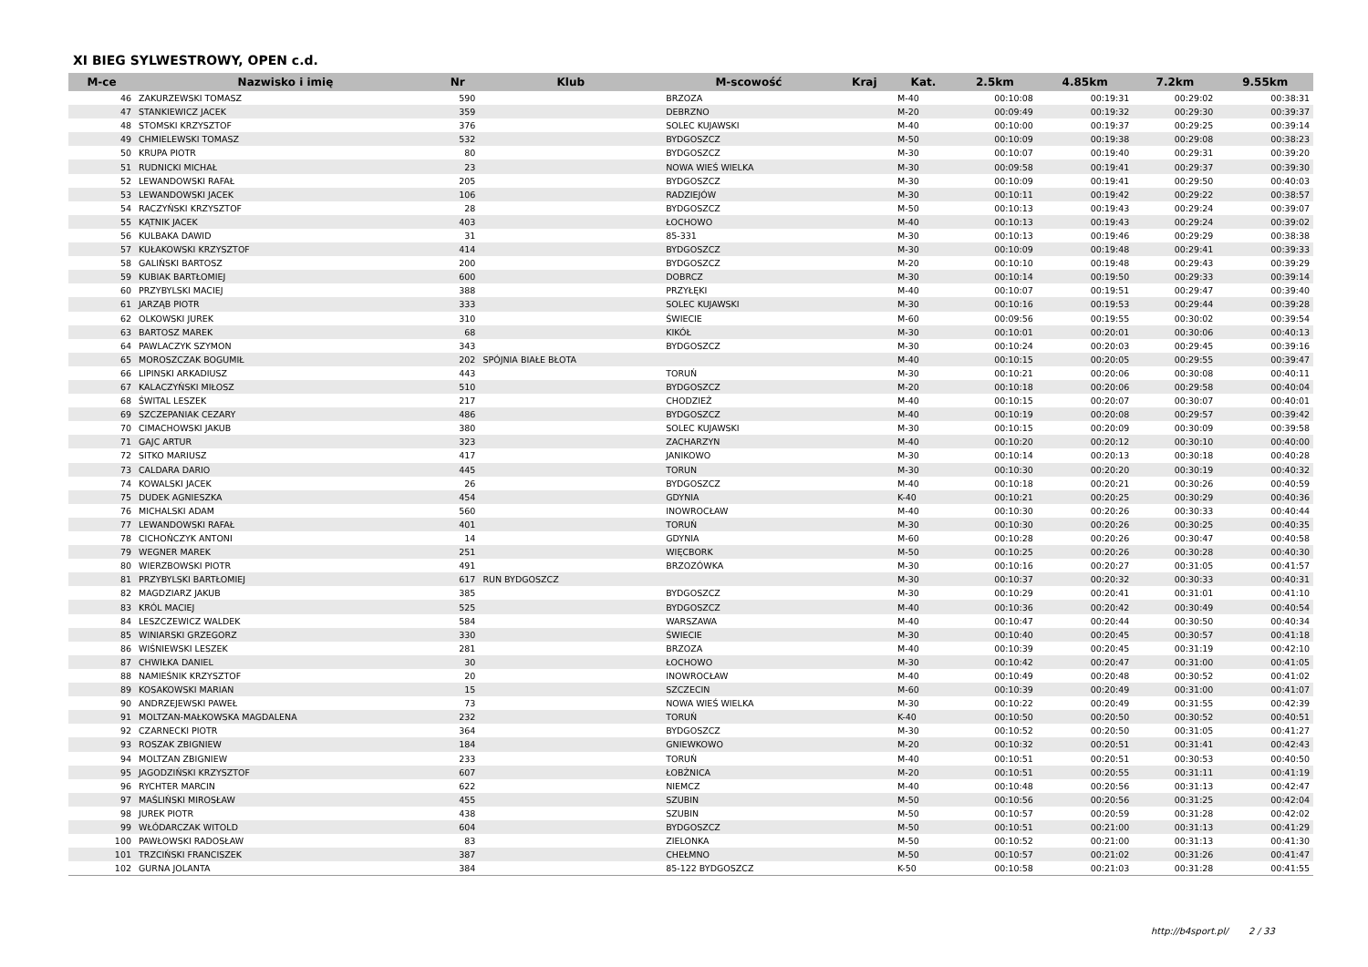XI BIEG SYLWESTROWY, OPEN c.d.
| M-ce | Nazwisko i imię | Nr | Klub | M-scowość | Kraj | Kat. | 2.5km | 4.85km | 7.2km | 9.55km |
| --- | --- | --- | --- | --- | --- | --- | --- | --- | --- | --- |
| 46 | ZAKURZEWSKI TOMASZ | 590 | | BRZOZA | | M-40 | 00:10:08 | 00:19:31 | 00:29:02 | 00:38:31 |
| 47 | STANKIEWICZ JACEK | 359 | | DEBRZNO | | M-20 | 00:09:49 | 00:19:32 | 00:29:30 | 00:39:37 |
| 48 | STOMSKI KRZYSZTOF | 376 | | SOLEC KUJAWSKI | | M-40 | 00:10:00 | 00:19:37 | 00:29:25 | 00:39:14 |
| 49 | CHMIELEWSKI TOMASZ | 532 | | BYDGOSZCZ | | M-50 | 00:10:09 | 00:19:38 | 00:29:08 | 00:38:23 |
| 50 | KRUPA PIOTR | 80 | | BYDGOSZCZ | | M-30 | 00:10:07 | 00:19:40 | 00:29:31 | 00:39:20 |
| 51 | RUDNICKI MICHAŁ | 23 | | NOWA WIEŚ WIELKA | | M-30 | 00:09:58 | 00:19:41 | 00:29:37 | 00:39:30 |
| 52 | LEWANDOWSKI RAFAŁ | 205 | | BYDGOSZCZ | | M-30 | 00:10:09 | 00:19:41 | 00:29:50 | 00:40:03 |
| 53 | LEWANDOWSKI JACEK | 106 | | RADZIEJÓW | | M-30 | 00:10:11 | 00:19:42 | 00:29:22 | 00:38:57 |
| 54 | RACZYŃSKI KRZYSZTOF | 28 | | BYDGOSZCZ | | M-50 | 00:10:13 | 00:19:43 | 00:29:24 | 00:39:07 |
| 55 | KĄTNIK JACEK | 403 | | ŁOCHOWO | | M-40 | 00:10:13 | 00:19:43 | 00:29:24 | 00:39:02 |
| 56 | KULBAKA DAWID | 31 | | 85-331 | | M-30 | 00:10:13 | 00:19:46 | 00:29:29 | 00:38:38 |
| 57 | KUŁAKOWSKI KRZYSZTOF | 414 | | BYDGOSZCZ | | M-30 | 00:10:09 | 00:19:48 | 00:29:41 | 00:39:33 |
| 58 | GALIŃSKI BARTOSZ | 200 | | BYDGOSZCZ | | M-20 | 00:10:10 | 00:19:48 | 00:29:43 | 00:39:29 |
| 59 | KUBIAK BARTŁOMIEJ | 600 | | DOBRCZ | | M-30 | 00:10:14 | 00:19:50 | 00:29:33 | 00:39:14 |
| 60 | PRZYBYLSKI MACIEJ | 388 | | PRZYŁĘKI | | M-40 | 00:10:07 | 00:19:51 | 00:29:47 | 00:39:40 |
| 61 | JARZĄB PIOTR | 333 | | SOLEC KUJAWSKI | | M-30 | 00:10:16 | 00:19:53 | 00:29:44 | 00:39:28 |
| 62 | OLKOWSKI JUREK | 310 | | ŚWIECIE | | M-60 | 00:09:56 | 00:19:55 | 00:30:02 | 00:39:54 |
| 63 | BARTOSZ MAREK | 68 | | KIKÓŁ | | M-30 | 00:10:01 | 00:20:01 | 00:30:06 | 00:40:13 |
| 64 | PAWLACZYK SZYMON | 343 | | BYDGOSZCZ | | M-30 | 00:10:24 | 00:20:03 | 00:29:45 | 00:39:16 |
| 65 | MOROSZCZAK BOGUMIŁ | 202 | SPÓJNIA BIAŁE BŁOTA | | | M-40 | 00:10:15 | 00:20:05 | 00:29:55 | 00:39:47 |
| 66 | LIPINSKI ARKADIUSZ | 443 | | TORUŃ | | M-30 | 00:10:21 | 00:20:06 | 00:30:08 | 00:40:11 |
| 67 | KALACZYŃSKI MIŁOSZ | 510 | | BYDGOSZCZ | | M-20 | 00:10:18 | 00:20:06 | 00:29:58 | 00:40:04 |
| 68 | ŚWITAL LESZEK | 217 | | CHODZIEŻ | | M-40 | 00:10:15 | 00:20:07 | 00:30:07 | 00:40:01 |
| 69 | SZCZEPANIAK CEZARY | 486 | | BYDGOSZCZ | | M-40 | 00:10:19 | 00:20:08 | 00:29:57 | 00:39:42 |
| 70 | CIMACHOWSKI JAKUB | 380 | | SOLEC KUJAWSKI | | M-30 | 00:10:15 | 00:20:09 | 00:30:09 | 00:39:58 |
| 71 | GAJC ARTUR | 323 | | ZACHARZYN | | M-40 | 00:10:20 | 00:20:12 | 00:30:10 | 00:40:00 |
| 72 | SITKO MARIUSZ | 417 | | JANIKOWO | | M-30 | 00:10:14 | 00:20:13 | 00:30:18 | 00:40:28 |
| 73 | CALDARA DARIO | 445 | | TORUN | | M-30 | 00:10:30 | 00:20:20 | 00:30:19 | 00:40:32 |
| 74 | KOWALSKI JACEK | 26 | | BYDGOSZCZ | | M-40 | 00:10:18 | 00:20:21 | 00:30:26 | 00:40:59 |
| 75 | DUDEK AGNIESZKA | 454 | | GDYNIA | | K-40 | 00:10:21 | 00:20:25 | 00:30:29 | 00:40:36 |
| 76 | MICHALSKI ADAM | 560 | | INOWROCŁAW | | M-40 | 00:10:30 | 00:20:26 | 00:30:33 | 00:40:44 |
| 77 | LEWANDOWSKI RAFAŁ | 401 | | TORUŃ | | M-30 | 00:10:30 | 00:20:26 | 00:30:25 | 00:40:35 |
| 78 | CICHOŃCZYK ANTONI | 14 | | GDYNIA | | M-60 | 00:10:28 | 00:20:26 | 00:30:47 | 00:40:58 |
| 79 | WEGNER MAREK | 251 | | WIĘCBORK | | M-50 | 00:10:25 | 00:20:26 | 00:30:28 | 00:40:30 |
| 80 | WIERZBOWSKI PIOTR | 491 | | BRZOZÓWKA | | M-30 | 00:10:16 | 00:20:27 | 00:31:05 | 00:41:57 |
| 81 | PRZYBYLSKI BARTŁOMIEJ | 617 | RUN BYDGOSZCZ | | | M-30 | 00:10:37 | 00:20:32 | 00:30:33 | 00:40:31 |
| 82 | MAGDZIARZ JAKUB | 385 | | BYDGOSZCZ | | M-30 | 00:10:29 | 00:20:41 | 00:31:01 | 00:41:10 |
| 83 | KRÓL MACIEJ | 525 | | BYDGOSZCZ | | M-40 | 00:10:36 | 00:20:42 | 00:30:49 | 00:40:54 |
| 84 | LESZCZEWICZ WALDEK | 584 | | WARSZAWA | | M-40 | 00:10:47 | 00:20:44 | 00:30:50 | 00:40:34 |
| 85 | WINIARSKI GRZEGORZ | 330 | | ŚWIECIE | | M-30 | 00:10:40 | 00:20:45 | 00:30:57 | 00:41:18 |
| 86 | WIŚNIEWSKI LESZEK | 281 | | BRZOZA | | M-40 | 00:10:39 | 00:20:45 | 00:31:19 | 00:42:10 |
| 87 | CHWIŁKA DANIEL | 30 | | ŁOCHOWO | | M-30 | 00:10:42 | 00:20:47 | 00:31:00 | 00:41:05 |
| 88 | NAMIEŚNIK KRZYSZTOF | 20 | | INOWROCŁAW | | M-40 | 00:10:49 | 00:20:48 | 00:30:52 | 00:41:02 |
| 89 | KOSAKOWSKI MARIAN | 15 | | SZCZECIN | | M-60 | 00:10:39 | 00:20:49 | 00:31:00 | 00:41:07 |
| 90 | ANDRZEJEWSKI PAWEŁ | 73 | | NOWA WIEŚ WIELKA | | M-30 | 00:10:22 | 00:20:49 | 00:31:55 | 00:42:39 |
| 91 | MOLTZAN-MAŁKOWSKA MAGDALENA | 232 | | TORUŃ | | K-40 | 00:10:50 | 00:20:50 | 00:30:52 | 00:40:51 |
| 92 | CZARNECKI PIOTR | 364 | | BYDGOSZCZ | | M-30 | 00:10:52 | 00:20:50 | 00:31:05 | 00:41:27 |
| 93 | ROSZAK ZBIGNIEW | 184 | | GNIEWKOWO | | M-20 | 00:10:32 | 00:20:51 | 00:31:41 | 00:42:43 |
| 94 | MOLTZAN ZBIGNIEW | 233 | | TORUŃ | | M-40 | 00:10:51 | 00:20:51 | 00:30:53 | 00:40:50 |
| 95 | JAGODZIŃSKI KRZYSZTOF | 607 | | ŁOBŻNICA | | M-20 | 00:10:51 | 00:20:55 | 00:31:11 | 00:41:19 |
| 96 | RYCHTER MARCIN | 622 | | NIEMCZ | | M-40 | 00:10:48 | 00:20:56 | 00:31:13 | 00:42:47 |
| 97 | MAŚLIŃSKI MIROSŁAW | 455 | | SZUBIN | | M-50 | 00:10:56 | 00:20:56 | 00:31:25 | 00:42:04 |
| 98 | JUREK PIOTR | 438 | | SZUBIN | | M-50 | 00:10:57 | 00:20:59 | 00:31:28 | 00:42:02 |
| 99 | WŁÓDARCZAK WITOLD | 604 | | BYDGOSZCZ | | M-50 | 00:10:51 | 00:21:00 | 00:31:13 | 00:41:29 |
| 100 | PAWŁOWSKI RADOSŁAW | 83 | | ZIELONKA | | M-50 | 00:10:52 | 00:21:00 | 00:31:13 | 00:41:30 |
| 101 | TRZCIŃSKI FRANCISZEK | 387 | | CHEŁMNO | | M-50 | 00:10:57 | 00:21:02 | 00:31:26 | 00:41:47 |
| 102 | GURNA JOLANTA | 384 | | 85-122 BYDGOSZCZ | | K-50 | 00:10:58 | 00:21:03 | 00:31:28 | 00:41:55 |
http://b4sport.pl/ 2 / 33